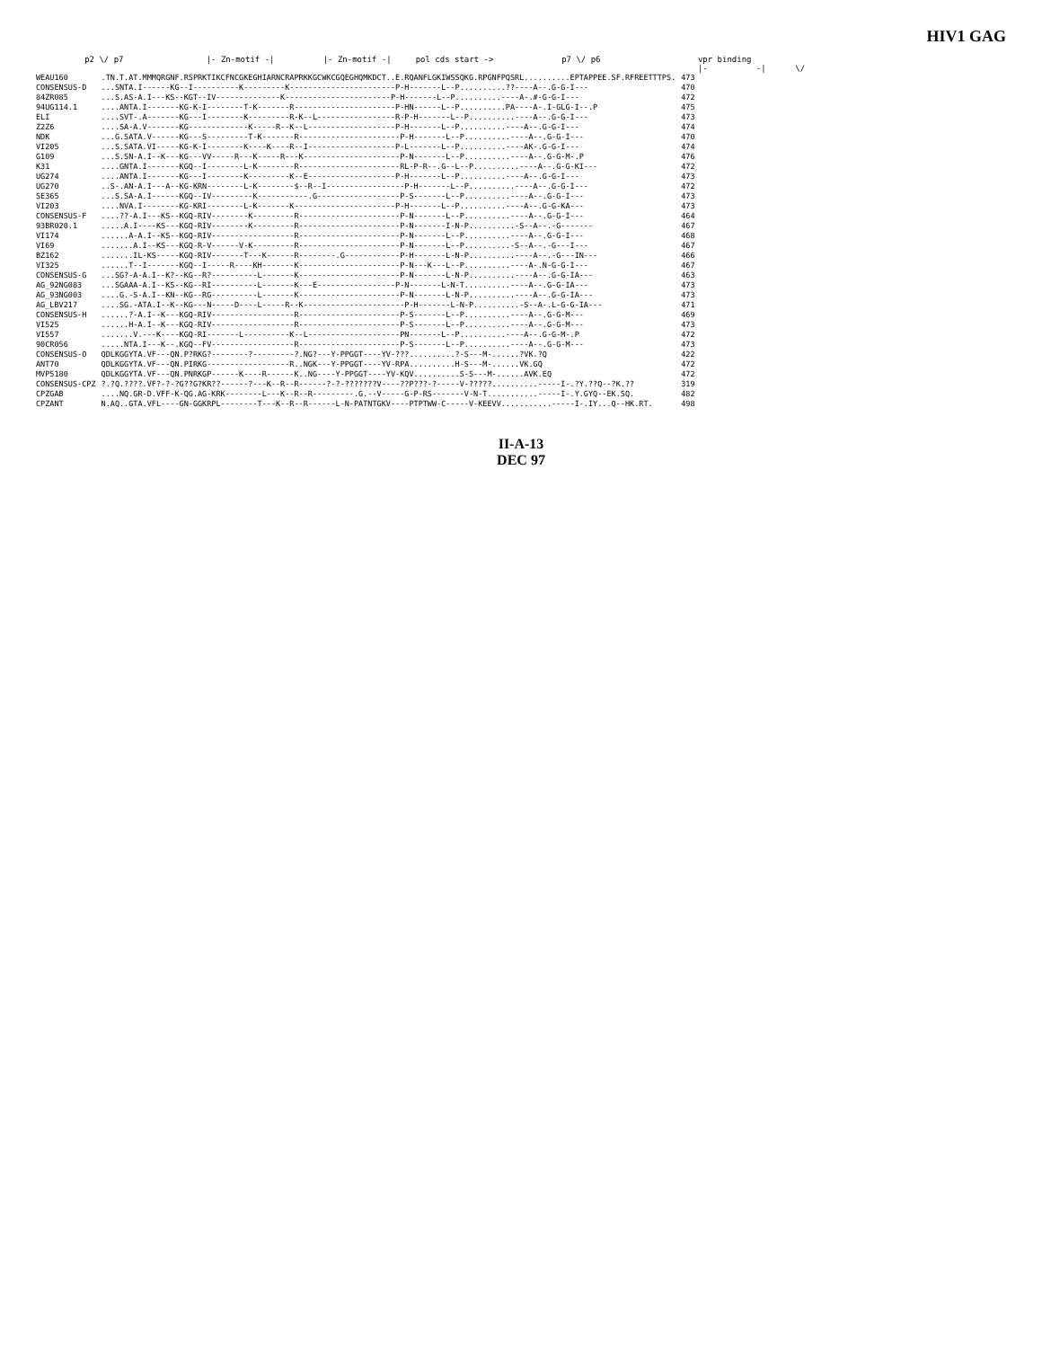HIV1 GAG
p2 \/ p7 |- Zn-motif -| |- Zn-motif -| pol cds start -> p7 \/ p6 vpr binding |- -| \/
| WEAU160 | .TN.T.AT.MMMQRGNF.RSPRKTIKCFNCGKEGHIARNCRAPRKKGCWKCGQEGHQMKDCT..E.RQANFLGKIWSSQKG.RPGNFPQSRL..........EPTAPPEE.SF.RFREETTTPS. | 473 |
| CONSENSUS-D | ...SNTA.I------KG--I----------K---------K-----------------------P-H-------L--P..........??----A--.G-G-I--- | 470 |
| 84ZR085 | ...S.AS-A.I---KS--KGT--IV--------------K-----------------------P-H-------L--P..........----A-.#-G-G-I--- | 472 |
| 94UG114.1 | ....ANTA.I-------KG-K-I--------T-K-------R----------------------P-HN------L--P..........PA----A-.I-GLG-I--.P | 475 |
| ELI | ....SVT-.A-------KG---I--------K---------R-K--L-----------------R-P-H-------L--P..........----A--.G-G-I--- | 473 |
| Z2Z6 | ....SA-A.V-------KG-------------K-----R--K--L-------------------P-H-------L--P..........----A--.G-G-I--- | 474 |
| NDK | ...G.SATA.V------KG---S---------T-K-------R----------------------P-H-------L--P..........----A--.G-G-I--- | 470 |
| VI205 | ...S.SATA.VI-----KG-K-I--------K----K----R--I-------------------P-L-------L--P..........----AK-.G-G-I--- | 474 |
| G109 | ...S.SN-A.I--K---KG---VV-----R---K-----R---K---------------------P-N-------L--P..........----A--.G-G-M-.P | 476 |
| K31 | ....GNTA.I-------KGQ--I--------L-K--------R----------------------RL-P-R--.G--L--P..........----A--.G-G-KI--- | 472 |
| UG274 | ....ANTA.I-------KG---I--------K---------K--E-------------------P-H-------L--P..........----A--.G-G-I--- | 473 |
| UG270 | ..S-.AN-A.I---A--KG-KRN--------L-K--------$--R--I-----------------P-H-------L--P..........----A--.G-G-I--- | 472 |
| SE365 | ...S.SA-A.I------KGQ--IV---------K-----------.G------------------P-S-------L--P..........----A--.G-G-I--- | 473 |
| VI203 | ....NVA.I--------KG-KRI--------L-K-------K----------------------P-H-------L--P..........----A--.G-G-KA--- | 473 |
| CONSENSUS-F | ....??-A.I---KS--KGQ-RIV--------K---------R----------------------P-N-------L--P..........----A--.G-G-I--- | 464 |
| 93BR020.1 | .....A.I----KS---KGQ-RIV--------K---------R----------------------P-N-------I-N-P..........-S--A--.-G------- | 467 |
| VI174 | ......A-A.I--KS--KGQ-RIV------------------R----------------------P-N-------L--P..........----A--.G-G-I--- | 468 |
| VI69 | .......A.I--KS---KGQ-R-V------V-K---------R----------------------P-N-------L--P..........-S--A--.-G---I--- | 467 |
| BZ162 | .......IL-KS-----KGQ-RIV-------T---K------R--------.G------------P-H-------L-N-P..........----A--.-G---IN--- | 466 |
| VI325 | ......T--I-------KGQ--I-----R----KH-------K----------------------P-N---K---L--P..........----A-.N-G-G-I--- | 467 |
| CONSENSUS-G | ...SG?-A-A.I--K?--KG--R?----------L-------K----------------------P-N-------L-N-P..........----A--.G-G-IA--- | 463 |
| AG_92NG083 | ...SGAAA-A.I--KS--KG--RI----------L-------K---E-----------------P-N-------L-N-T..........----A--.G-G-IA--- | 473 |
| AG_93NG003 | ....G.-S-A.I--KN--KG--RG----------L-------K----------------------P-N-------L-N-P..........----A--.G-G-IA--- | 473 |
| AG_LBV217 | ....SG.-ATA.I--K--KG---N-----D----L-----R--K----------------------P-H-------L-N-P..........-S--A-.L-G-G-IA--- | 471 |
| CONSENSUS-H | ......?-A.I--K---KGQ-RIV------------------R----------------------P-S-------L--P..........----A--.G-G-M--- | 469 |
| VI525 | ......H-A.I--K---KGQ-RIV------------------R----------------------P-S-------L--P..........----A--.G-G-M--- | 473 |
| VI557 | .......V.---K----KGQ-RI-------L----------K--L--------------------PN-------L--P..........----A--.G-G-M-.P | 472 |
| 90CR056 | .....NTA.I---K--.KGQ--FV------------------R----------------------P-S-------L--P..........----A--.G-G-M--- | 473 |
| CONSENSUS-O | QDLKGGYTA.VF---QN.P?RKG?--------?---------?.NG?---Y-PPGGT----YV-???..........?-S---M-......?VK.?Q | 422 |
| ANT70 | QDLKGGYTA.VF---QN.PIRKG------------------R..NGK---Y-PPGGT----YV-RPA..........H-S---M-......VK.GQ | 472 |
| MVP5180 | QDLKGGYTA.VF---QN.PNRKGP------K----R------K..NG----Y-PPGGT----YV-KQV..........S-S---M-......AVK.EQ | 472 |
| CONSENSUS-CPZ | ?.?Q.????.VF?-?-?G??G?KR??------?---K--R--R------?-?-???????V----??P???-?-----V-?????..........-----I-.?Y.??Q--?K.?? | 319 |
| CPZGAB | ....NQ.GR-D.VFF-K-QG.AG-KRK--------L---K--R--R---------.G.--V-----G-P-RS-------V-N-T...........-----I-.Y.GYQ--EK.SQ. | 482 |
| CPZANT | N.AQ..GTA.VFL----GN-GGKRPL--------T---K--R--R------L-N-PATNTGKV----PTPTWW-C-----V-KEEVV...........-----I-.IY...Q--HK.RT. | 498 |
II-A-13
DEC 97